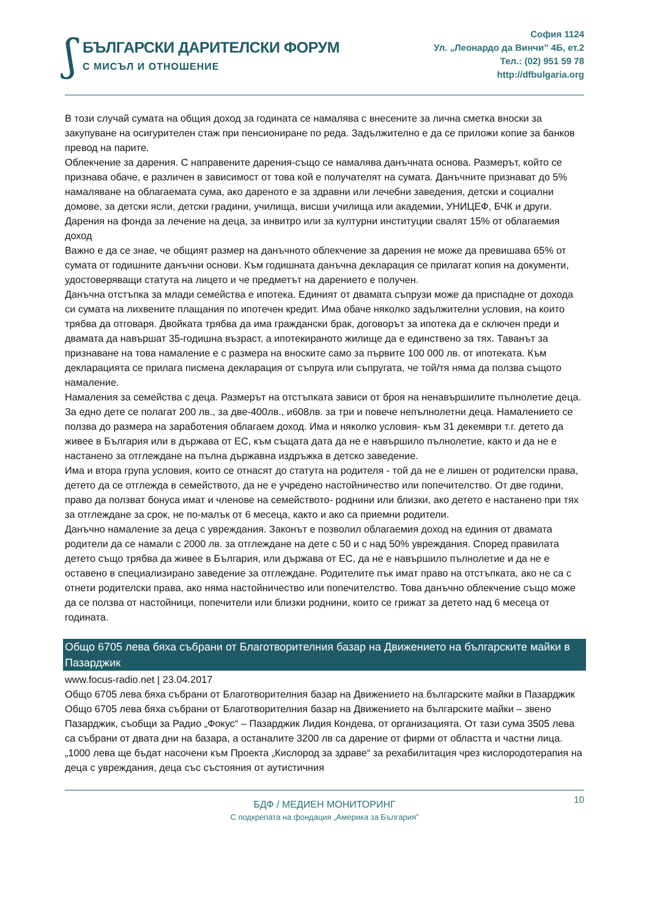ʃ
БЪЛГАРСКИ ДАРИТЕЛСКИ ФОРУМ
С МИСЪЛ И ОТНОШЕНИЕ
София 1124
Ул. „Леонардо да Винчи” 4Б, ет.2
Тел.: (02) 951 59 78
http://dfbulgaria.org
В този случай сумата на общия доход за годината се намалява с внесените за лична сметка вноски за закупуване на осигурителен стаж при пенсиониране по реда. Задължително е да се приложи копие за банков превод на парите.
Облекчение за дарения. С направените дарения-също се намалява данъчната основа. Размерът, който се признава обаче, е различен в зависимост от това кой е получателят на сумата. Данъчните признават до 5% намаляване на облагаемата сума, ако дареното е за здравни или лечебни заведения, детски и социални домове, за детски ясли, детски градини, училища, висши училища или академии, УНИЦЕФ, БЧК и други.
Дарения на фонда за лечение на деца, за инвитро или за културни институции свалят 15% от облагаемия доход
Важно е да се знае, че общият размер на данъчното облекчение за дарения не може да превишава 65% от сумата от годишните данъчни основи. Към годишната данъчна декларация се прилагат копия на документи, удостоверяващи статута на лицето и че предметът на дарението е получен.
Данъчна отстъпка за млади семейства е ипотека. Единият от двамата съпрузи може да приспадне от дохода си сумата на лихвените плащания по ипотечен кредит. Има обаче няколко задължителни условия, на които трябва да отговаря. Двойката трябва да има граждански брак, договорът за ипотека да е сключен преди и двамата да навършат 35-годишна възраст, а ипотекираното жилище да е единствено за тях. Таванът за признаване на това намаление е с размера на вноските само за първите 100 000 лв. от ипотеката. Към декларацията се прилага писмена декларация от съпруга или съпругата, че той/тя няма да ползва същото намаление.
Намаления за семейства с деца. Размерът на отстъпката зависи от броя на ненавършилите пълнолетие деца. За едно дете се полагат 200 лв., за две-400лв., и608лв. за три и повече непълнолетни деца. Намалението се ползва до размера на заработения облагаем доход. Има и няколко условия- към 31 декември т.г. детето да живее в България или в държава от ЕС, към същата дата да не е навършило пълнолетие, както и да не е настанено за отглеждане на пълна държавна издръжка в детско заведение.
Има и втора група условия, които се отнасят до статута на родителя - той да не е лишен от родителски права, детето да се отглежда в семейството, да не е учредено настойничество или попечителство. От две години, право да ползват бонуса имат и членове на семейството- роднини или близки, ако детето е настанено при тях за отглеждане за срок, не по-малък от 6 месеца, както и ако са приемни родители.
Данъчно намаление за деца с увреждания. Законът е позволил облагаемия доход на единия от двамата родители да се намали с 2000 лв. за отглеждане на дете с 50 и с над 50% увреждания. Според правилата детето също трябва да живее в България, или държава от ЕС, да не е навършило пълнолетие и да не е оставено в специализирано заведение за отглеждане. Родителите пък имат право на отстъпката, ако не са с отнети родителски права, ако няма настойничество или попечителство. Това данъчно облекчение също може да се ползва от настойници, попечители или близки роднини, които се грижат за детето над 6 месеца от годината.
Общо 6705 лева бяха събрани от Благотворителния базар на Движението на българските майки в Пазарджик
www.focus-radio.net | 23.04.2017
Общо 6705 лева бяха събрани от Благотворителния базар на Движението на българските майки в Пазарджик
Общо 6705 лева бяха събрани от Благотворителния базар на Движението на българските майки – звено Пазарджик, съобщи за Радио „Фокус“ – Пазарджик Лидия Кондева, от организацията. От тази сума 3505 лева са събрани от двата дни на базара, а останалите 3200 лв са дарение от фирми от областта и частни лица. „1000 лева ще бъдат насочени към Проекта „Кислород за здраве“ за рехабилитация чрез кислородотерапия на деца с увреждания, деца със състояния от аутистичния
10
БДФ / МЕДИЕН МОНИТОРИНГ
С подкрепата на фондация „Америка за България”